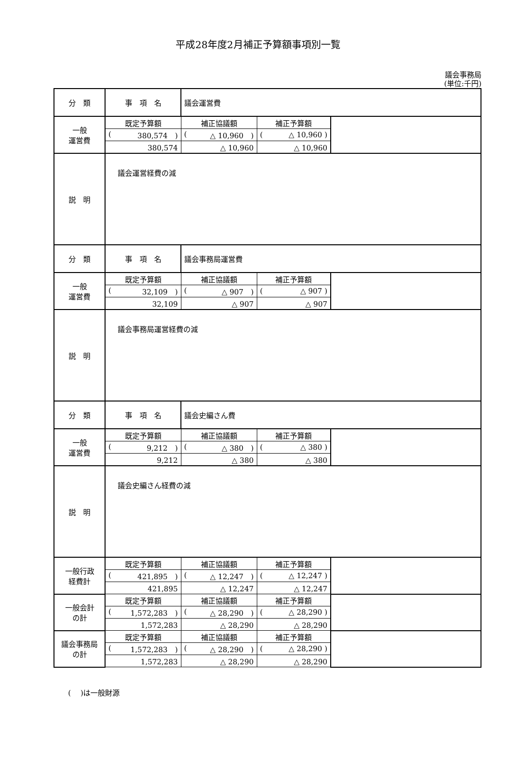平成28年度2月補正予算額事項別一覧
議会事務局
(単位:千円)
| 分 類 | 事 項 名 | 議会運営費 | | |
| 一般 運営費 | 既定予算額 | 補正協議額 | 補正予算額 | |
| | ( 380,574 ) | ( △ 10,960 ) | ( △ 10,960 ) | |
| | 380,574 | △ 10,960 | △ 10,960 | |
| 説 明 | 議会運営経費の減 | | | |
| 分 類 | 事 項 名 | 議会事務局運営費 | | |
| 一般 運営費 | 既定予算額 | 補正協議額 | 補正予算額 | |
| | ( 32,109 ) | ( △ 907 ) | ( △ 907 ) | |
| | 32,109 | △ 907 | △ 907 | |
| 説 明 | 議会事務局運営経費の減 | | | |
| 分 類 | 事 項 名 | 議会史編さん費 | | |
| 一般 運営費 | 既定予算額 | 補正協議額 | 補正予算額 | |
| | ( 9,212 ) | ( △ 380 ) | ( △ 380 ) | |
| | 9,212 | △ 380 | △ 380 | |
| 説 明 | 議会史編さん経費の減 | | | |
| 一般行政 経費計 | 既定予算額 | 補正協議額 | 補正予算額 | |
| | ( 421,895 ) | ( △ 12,247 ) | ( △ 12,247 ) | |
| | 421,895 | △ 12,247 | △ 12,247 | |
| 一般会計 の計 | 既定予算額 | 補正協議額 | 補正予算額 | |
| | ( 1,572,283 ) | ( △ 28,290 ) | ( △ 28,290 ) | |
| | 1,572,283 | △ 28,290 | △ 28,290 | |
| 議会事務局 の計 | 既定予算額 | 補正協議額 | 補正予算額 | |
| | ( 1,572,283 ) | ( △ 28,290 ) | ( △ 28,290 ) | |
| | 1,572,283 | △ 28,290 | △ 28,290 | |
(　 )は一般財源